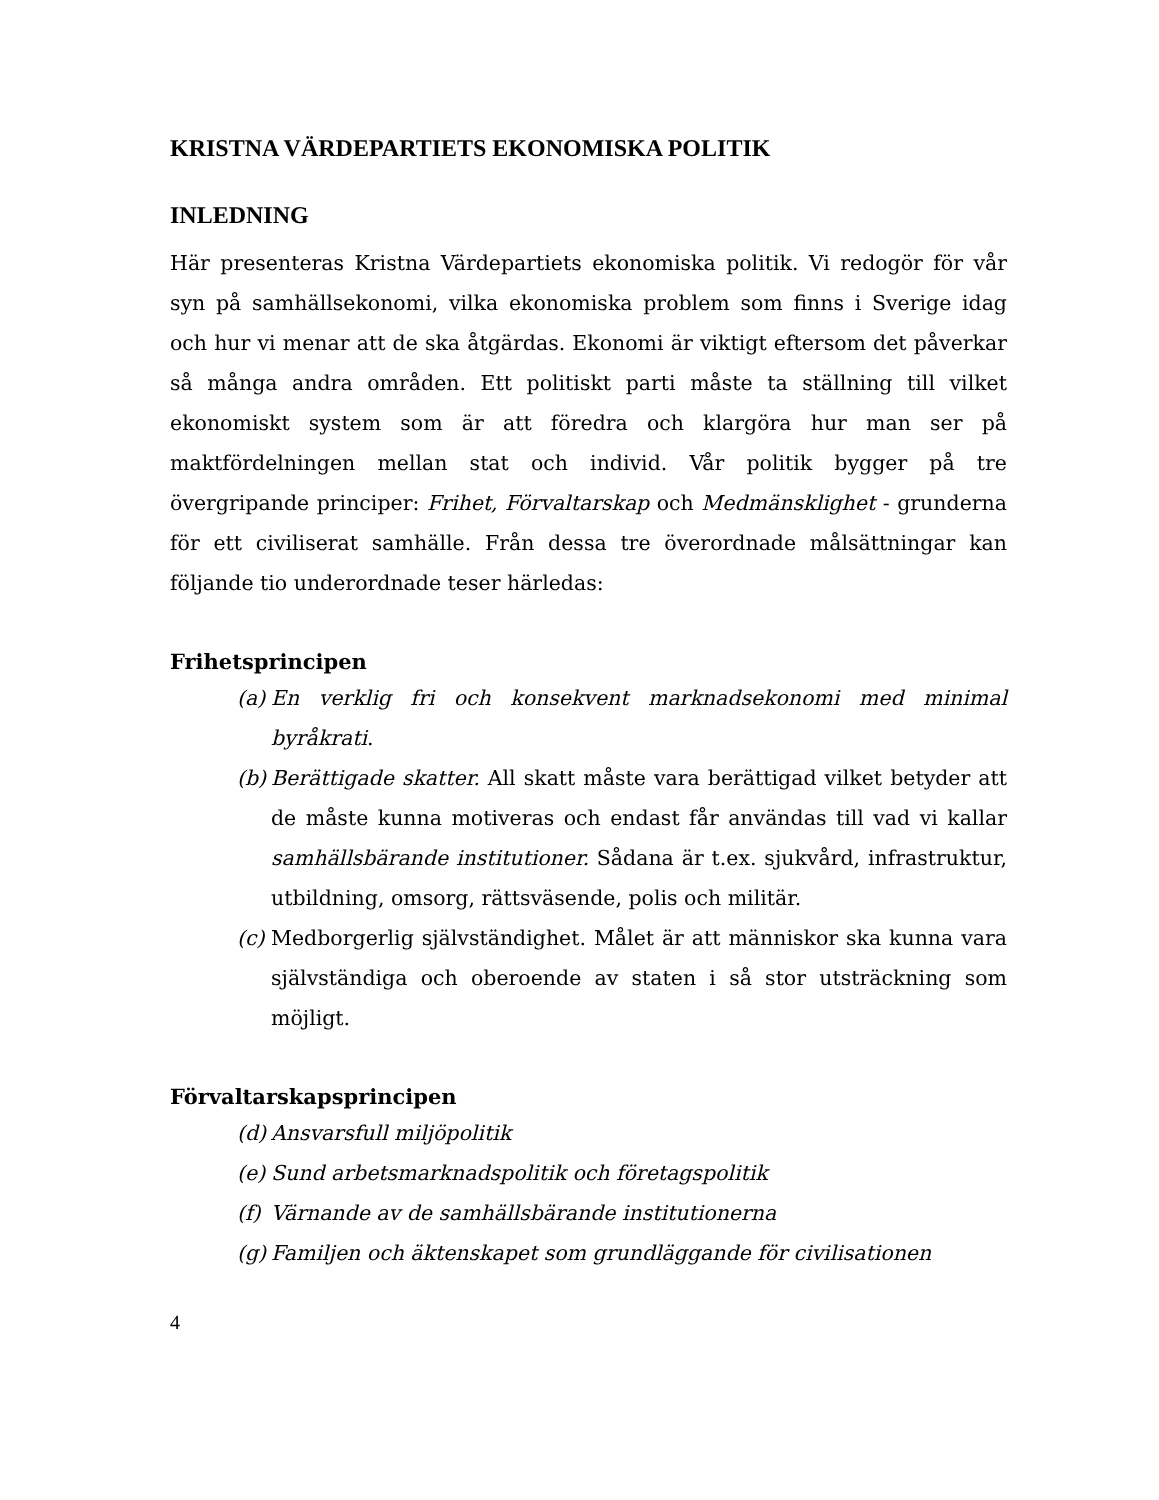KRISTNA VÄRDEPARTIETS EKONOMISKA POLITIK
INLEDNING
Här presenteras Kristna Värdepartiets ekonomiska politik. Vi redogör för vår syn på samhällsekonomi, vilka ekonomiska problem som finns i Sverige idag och hur vi menar att de ska åtgärdas. Ekonomi är viktigt eftersom det påverkar så många andra områden. Ett politiskt parti måste ta ställning till vilket ekonomiskt system som är att föredra och klargöra hur man ser på maktfördelningen mellan stat och individ. Vår politik bygger på tre övergripande principer: Frihet, Förvaltarskap och Medmänsklighet - grunderna för ett civiliserat samhälle. Från dessa tre överordnade målsättningar kan följande tio underordnade teser härledas:
Frihetsprincipen
(a) En verklig fri och konsekvent marknadsekonomi med minimal byråkrati.
(b) Berättigade skatter. All skatt måste vara berättigad vilket betyder att de måste kunna motiveras och endast får användas till vad vi kallar samhällsbärande institutioner. Sådana är t.ex. sjukvård, infrastruktur, utbildning, omsorg, rättsväsende, polis och militär.
(c) Medborgerlig självständighet. Målet är att människor ska kunna vara självständiga och oberoende av staten i så stor utsträckning som möjligt.
Förvaltarskapsprincipen
(d) Ansvarsfull miljöpolitik
(e) Sund arbetsmarknadspolitik och företagspolitik
(f) Värnande av de samhällsbärande institutionerna
(g) Familjen och äktenskapet som grundläggande för civilisationen
4